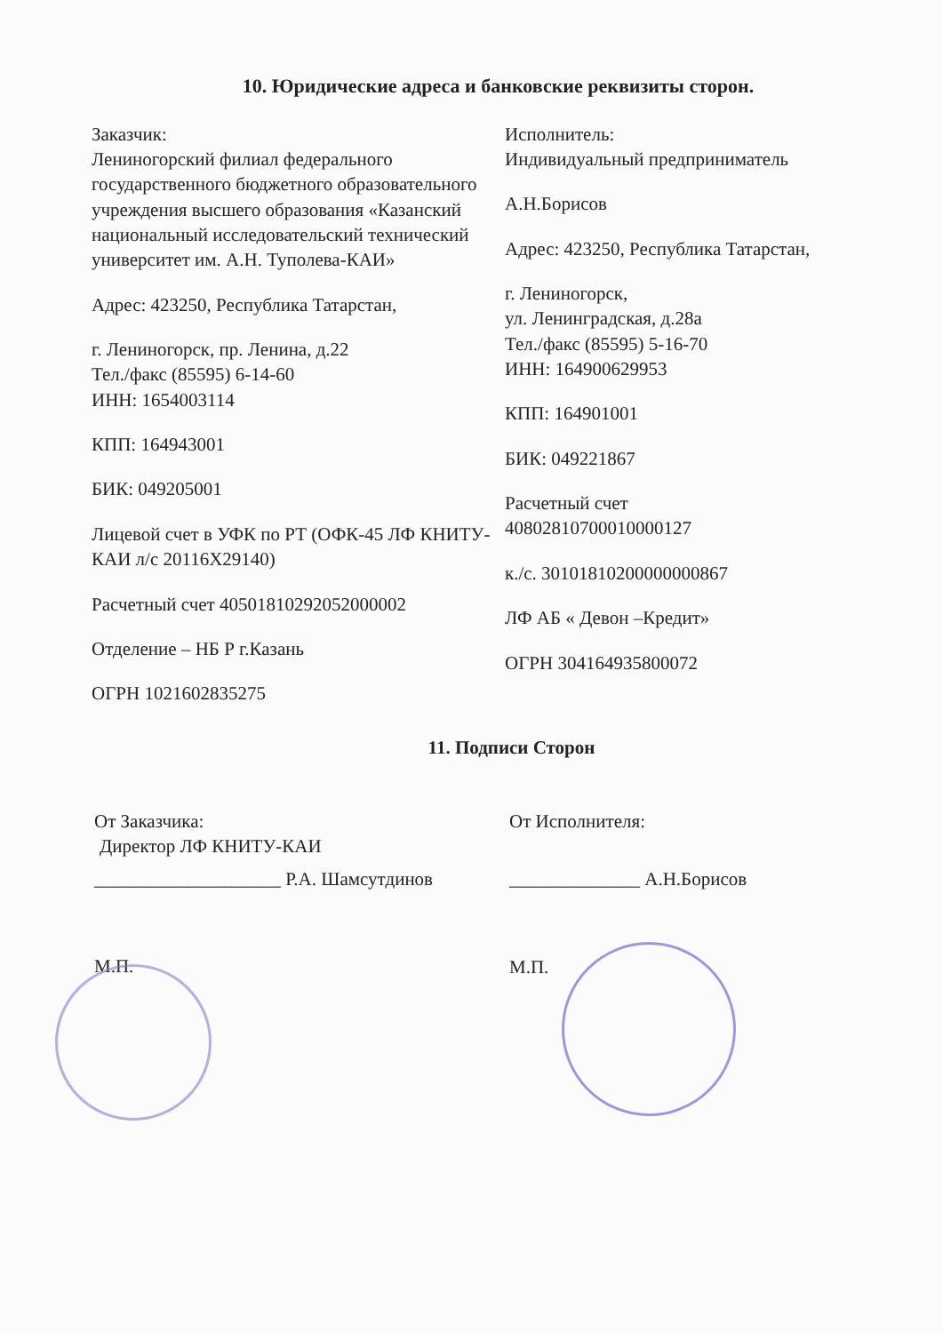10. Юридические адреса и банковские реквизиты сторон.
Заказчик:
Лениногорский филиал федерального государственного бюджетного образовательного учреждения высшего образования «Казанский национальный исследовательский технический университет им. А.Н. Туполева-КАИ»
Адрес: 423250, Республика Татарстан,
г. Лениногорск, пр. Ленина, д.22
Тел./факс (85595) 6-14-60
ИНН: 1654003114
КПП: 164943001
БИК: 049205001
Лицевой счет в УФК по РТ (ОФК-45 ЛФ КНИТУ-КАИ л/с 20116X29140)
Расчетный счет 40501810292052000002
Отделение – НБ Р г.Казань
ОГРН 1021602835275
Исполнитель:
Индивидуальный предприниматель
А.Н.Борисов
Адрес: 423250, Республика Татарстан,
г. Лениногорск,
ул. Ленинградская, д.28а
Тел./факс (85595) 5-16-70
ИНН: 164900629953
КПП: 164901001
БИК: 049221867
Расчетный счет
40802810700010000127
к./с. 30101810200000000867
ЛФ АБ « Девон –Кредит»
ОГРН 304164935800072
11. Подписи Сторон
От Заказчика:
Директор ЛФ КНИТУ-КАИ
____________________ Р.А. Шамсутдинов
М.П.
От Исполнителя:
______________ А.Н.Борисов
М.П.